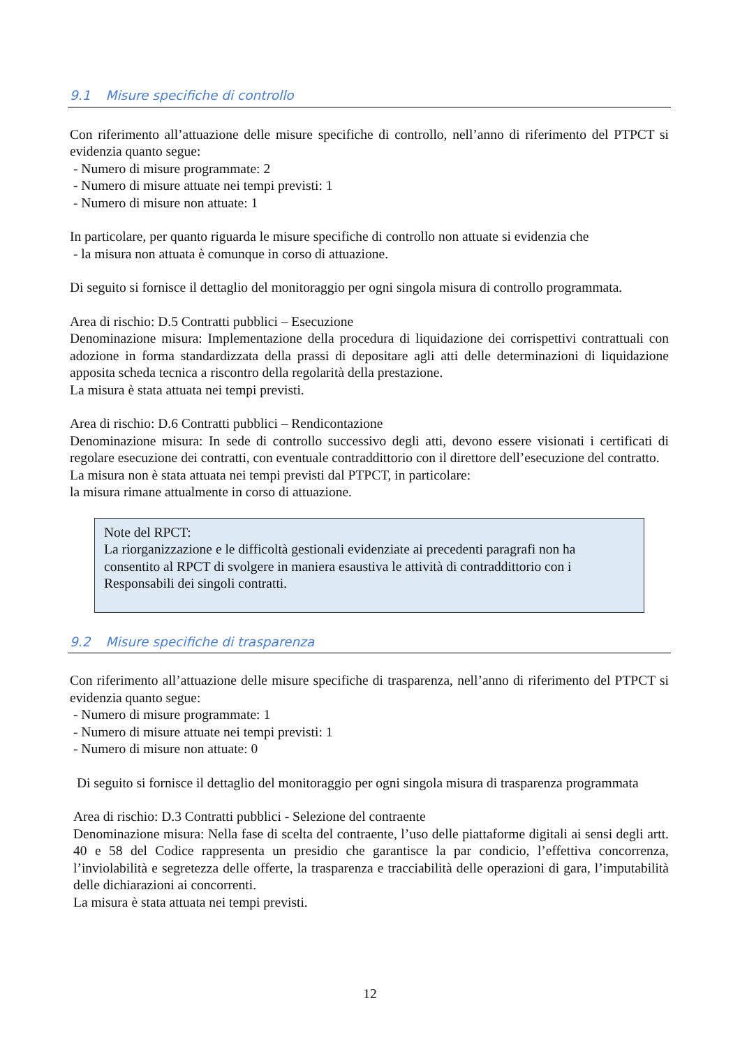9.1 Misure specifiche di controllo
Con riferimento all’attuazione delle misure specifiche di controllo, nell’anno di riferimento del PTPCT si evidenzia quanto segue:
- Numero di misure programmate: 2
- Numero di misure attuate nei tempi previsti: 1
- Numero di misure non attuate: 1
In particolare, per quanto riguarda le misure specifiche di controllo non attuate si evidenzia che
- la misura non attuata è comunque in corso di attuazione.
Di seguito si fornisce il dettaglio del monitoraggio per ogni singola misura di controllo programmata.
Area di rischio: D.5 Contratti pubblici – Esecuzione
Denominazione misura: Implementazione della procedura di liquidazione dei corrispettivi contrattuali con adozione in forma standardizzata della prassi di depositare agli atti delle determinazioni di liquidazione apposita scheda tecnica a riscontro della regolarità della prestazione.
La misura è stata attuata nei tempi previsti.
Area di rischio: D.6 Contratti pubblici – Rendicontazione
Denominazione misura: In sede di controllo successivo degli atti, devono essere visionati i certificati di regolare esecuzione dei contratti, con eventuale contraddittorio con il direttore dell’esecuzione del contratto.
La misura non è stata attuata nei tempi previsti dal PTPCT, in particolare:
la misura rimane attualmente in corso di attuazione.
Note del RPCT:
La riorganizzazione e le difficoltà gestionali evidenziate ai precedenti paragrafi non ha consentito al RPCT di svolgere in maniera esaustiva le attività di contraddittorio con i Responsabili dei singoli contratti.
9.2 Misure specifiche di trasparenza
Con riferimento all’attuazione delle misure specifiche di trasparenza, nell’anno di riferimento del PTPCT si evidenzia quanto segue:
- Numero di misure programmate: 1
- Numero di misure attuate nei tempi previsti: 1
- Numero di misure non attuate: 0
Di seguito si fornisce il dettaglio del monitoraggio per ogni singola misura di trasparenza programmata
Area di rischio: D.3 Contratti pubblici - Selezione del contraente
Denominazione misura: Nella fase di scelta del contraente, l’uso delle piattaforme digitali ai sensi degli artt. 40 e 58 del Codice rappresenta un presidio che garantisce la par condicio, l’effettiva concorrenza, l’inviolabilità e segretezza delle offerte, la trasparenza e tracciabilità delle operazioni di gara, l’imputabilità delle dichiarazioni ai concorrenti.
La misura è stata attuata nei tempi previsti.
12